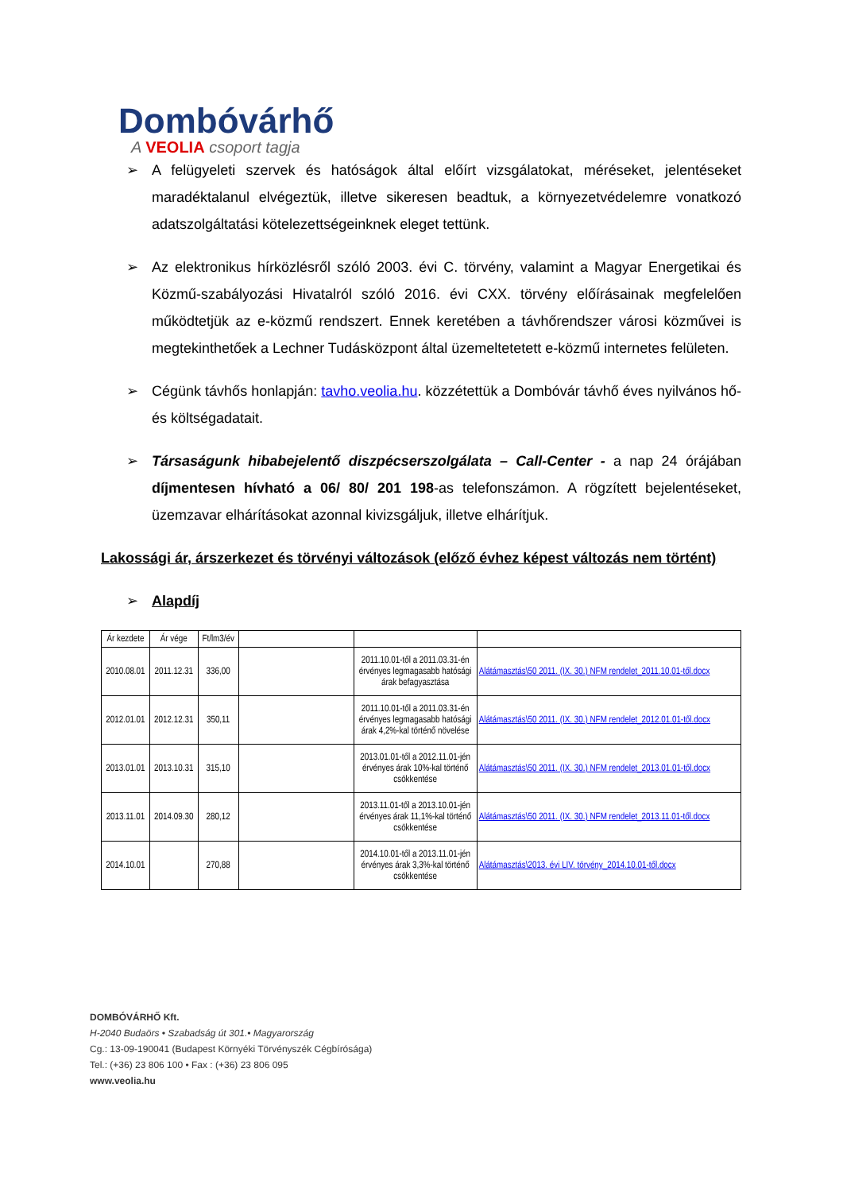Dombóvárhő
A VEOLIA csoport tagja
➢ A felügyeleti szervek és hatóságok által előírt vizsgálatokat, méréseket, jelentéseket maradéktalanul elvégeztük, illetve sikeresen beadtuk, a környezetvédelemre vonatkozó adatszolgáltatási kötelezettségeinknek eleget tettünk.
➢ Az elektronikus hírközlésről szóló 2003. évi C. törvény, valamint a Magyar Energetikai és Közmű-szabályozási Hivatalról szóló 2016. évi CXX. törvény előírásainak megfelelően működtetjük az e-közmű rendszert. Ennek keretében a távhőrendszer városi közművei is megtekinthetőek a Lechner Tudásközpont által üzemeltetetett e-közmű internetes felületen.
➢ Cégünk távhős honlapján: tavho.veolia.hu. közzétettük a Dombóvár távhő éves nyilvános hő- és költségadatait.
➢ Társaságunk hibabejelentő diszpécserszolgálata – Call-Center - a nap 24 órájában díjmentesen hívható a 06/ 80/ 201 198-as telefonszámon. A rögzített bejelentéseket, üzemzavar elhárításokat azonnal kivizsgáljuk, illetve elhárítjuk.
Lakossági ár, árszerkezet és törvényi változások (előző évhez képest változás nem történt)
➢ Alapdíj
| Ár kezdete | Ár vége | Ft/lm3/év | | | |
| 2010.08.01 | 2011.12.31 | 336,00 | | 2011.10.01-től a 2011.03.31-én érvényes legmagasabb hatósági árak befagyasztása | Alátámasztás\50 2011. (IX. 30.) NFM rendelet_2011.10.01-től.docx |
| 2012.01.01 | 2012.12.31 | 350,11 | | 2011.10.01-től a 2011.03.31-én érvényes legmagasabb hatósági árak 4,2%-kal történő növelése | Alátámasztás\50 2011. (IX. 30.) NFM rendelet_2012.01.01-től.docx |
| 2013.01.01 | 2013.10.31 | 315,10 | | 2013.01.01-től a 2012.11.01-jén érvényes árak 10%-kal történő csökkentése | Alátámasztás\50 2011. (IX. 30.) NFM rendelet_2013.01.01-től.docx |
| 2013.11.01 | 2014.09.30 | 280,12 | | 2013.11.01-től a 2013.10.01-jén érvényes árak 11,1%-kal történő csökkentése | Alátámasztás\50 2011. (IX. 30.) NFM rendelet_2013.11.01-től.docx |
| 2014.10.01 | | 270,88 | | 2014.10.01-től a 2013.11.01-jén érvényes árak 3,3%-kal történő csökkentése | Alátámasztás\2013. évi LIV. törvény_2014.10.01-től.docx |
DOMBÓVÁRHŐ Kft.
H-2040 Budaörs • Szabadság út 301.• Magyarország
Cg.: 13-09-190041 (Budapest Környéki Törvényszék Cégbírósága)
Tel.: (+36) 23 806 100 • Fax : (+36) 23 806 095
www.veolia.hu